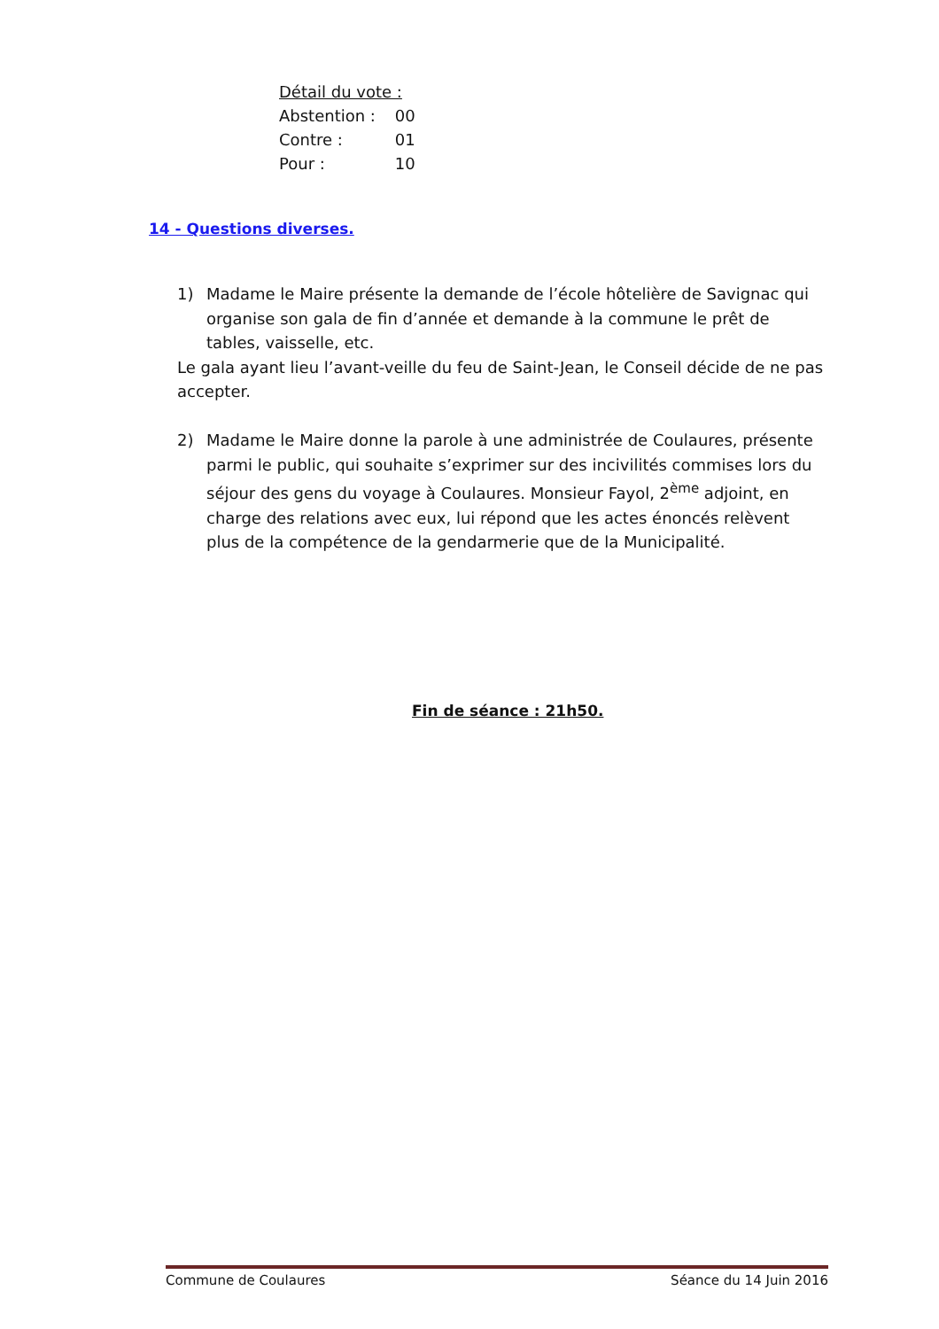Détail du vote :
Abstention : 00
Contre : 01
Pour : 10
14 - Questions diverses.
1) Madame le Maire présente la demande de l’école hôtelière de Savignac qui organise son gala de fin d’année et demande à la commune le prêt de tables, vaisselle, etc.
Le gala ayant lieu l’avant-veille du feu de Saint-Jean, le Conseil décide de ne pas accepter.
2) Madame le Maire donne la parole à une administrée de Coulaures, présente parmi le public, qui souhaite s’exprimer sur des incivilités commises lors du séjour des gens du voyage à Coulaures. Monsieur Fayol, 2<sup>ème</sup> adjoint, en charge des relations avec eux, lui répond que les actes énoncés relèvent plus de la compétence de la gendarmerie que de la Municipalité.
Fin de séance : 21h50.
Commune de Coulaures Séance du 14 Juin 2016